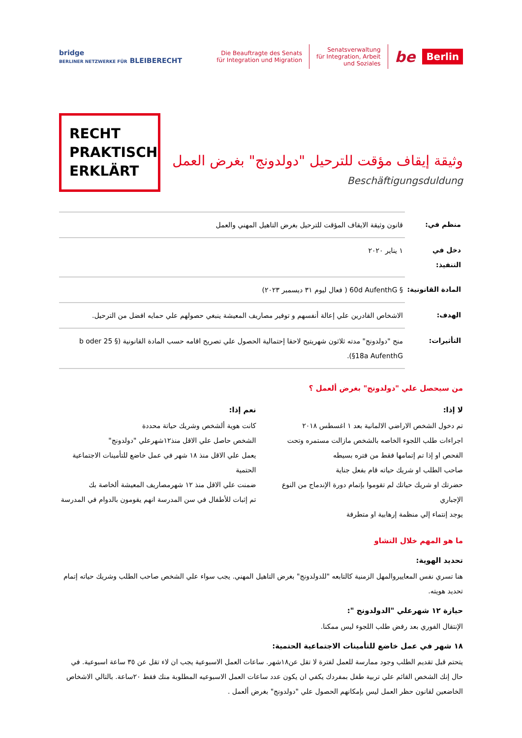bridge
BERLINER NETZWERKE FÜR BLEIBERECHT
Die Beauftragte des Senats
für Integration und Migration
Senatsverwaltung
für Integration, Arbeit
und Soziales
be
Berlin
RECHT
PRAKTISCH
ERKLÄRT
وثيقة إيقاف مؤقت للترحيل "دولدونج" بغرض العمل
Beschäftigungsduldung
| منظم في: | قانون وثيقة الايقاف المؤقت للترحيل بغرض التاهيل المهني والعمل |
| دخل في التنفيذ: | ١ يناير ٢٠٢٠ |
| المادة القانونية: | § 60d AufenthG ( فعال ليوم ٣١ ديسمبر ٢٠٢٣) |
| الهدف: | الاشخاص القادرين علي إعالة أنفسهم و توفير مصاريف المعيشة ينبغي حصولهم علي حمايه افضل من الترحيل. |
| التأثيرات: | منح "دولدونج" مدته ثلاثون شهريتيح لاحقا إحتمالية الحصول علي تصريح اقامه حسب المادة القانونية (§ 25 b oder §18a AufenthG). |
من سيحصل علي "دولدونج" بغرض ألعمل ؟
لا إذا:
تم دخول الشخص الاراضي الالمانية بعد ١ اغسطس ٢٠١٨
اجراءات طلب اللجوء الخاصه بالشخص مازالت مستمره وتحت الفحص او إذا تم إتمامها فقط من فتره بسيطه
صاحب الطلب او شريك حياته قام بفعل جناية
حضرتك او شريك حياتك لم تقوموا بإتمام دورة الإندماج من النوع الإجباري
يوجد إنتماء إلي منظمة إرهابية او متطرفة
نعم إذا:
كانت هوية ألشخص وشريك حياتة محددة
الشخص حاصل علي الاقل منذ١٢شهرعلي "دولدونج"
يعمل علي الاقل منذ ١٨ شهر في عمل خاضع للتأمينات الاجتماعية الحتمية
ضمنت علي الاقل منذ ١٢ شهرمصاريف المعيشة ألخاصة بك
تم إثبات للأطفال في سن المدرسة انهم يقومون بالدوام في المدرسة
ما هو المهم خلال التشاو
تحديد الهوية:
هنا تسري نفس المعاييروالمهل الزمنية كالتابعه "للدولدونج" بغرض التاهيل المهني. يجب سواء علي الشخص صاحب الطلب وشريك حياته إتمام تحديد هويته.
حيازة ١٢ شهرعلي "الدولدونج ":
الإنتقال الفوري بعد رفض طلب اللجوء ليس ممكنا.
١٨ شهر في عمل خاضع للتأمينات الاجتماعية الحتمية:
يتحتم قبل تقديم الطلب وجود ممارسة للعمل لفترة لا تقل عن١٨شهر. ساعات العمل الاسبوعية يجب ان لاء تقل عن ٣٥ ساعة اسبوعية. في حال إنك الشخص القائم علي تربية طفل بمفردك يكفي ان يكون عدد ساعات العمل الاسبوعيه المطلوبة منك فقط ٢٠ساعة. بالتالي الاشخاص الخاضعين لقانون حظر العمل ليس بإمكانهم الحصول علي "دولدونج" بغرض ألعمل .